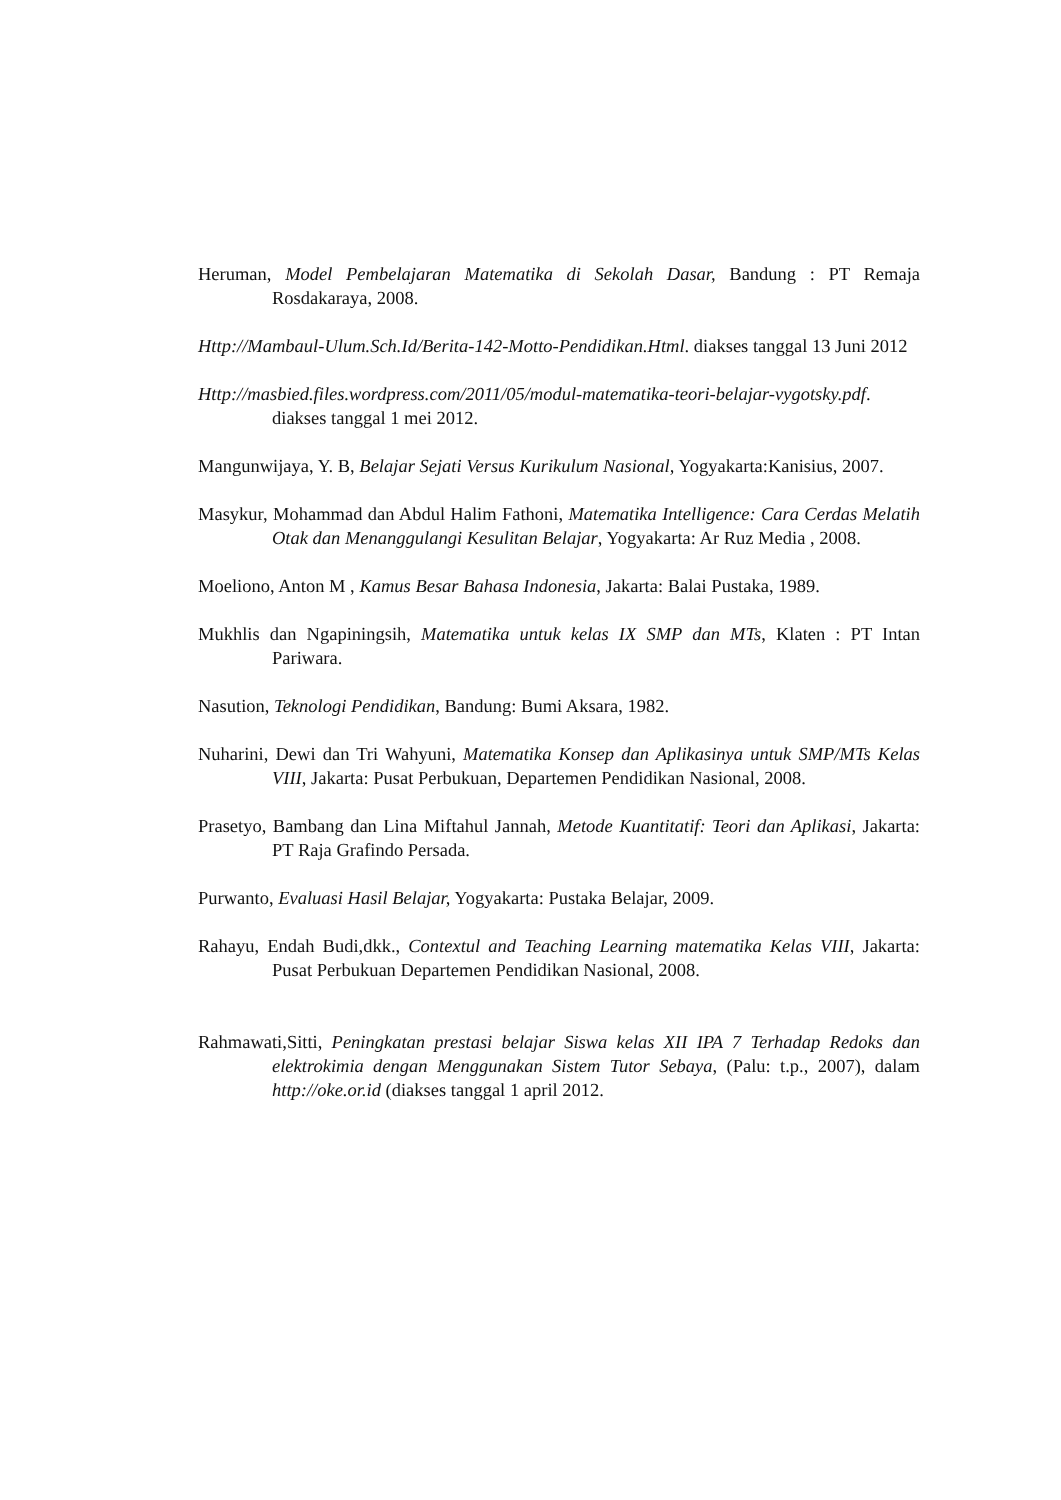Heruman, Model Pembelajaran Matematika di Sekolah Dasar, Bandung : PT Remaja Rosdakaraya, 2008.
Http://Mambaul-Ulum.Sch.Id/Berita-142-Motto-Pendidikan.Html. diakses tanggal 13 Juni 2012
Http://masbied.files.wordpress.com/2011/05/modul-matematika-teori-belajar-vygotsky.pdf. diakses tanggal 1 mei 2012.
Mangunwijaya, Y. B, Belajar Sejati Versus Kurikulum Nasional, Yogyakarta:Kanisius, 2007.
Masykur, Mohammad dan Abdul Halim Fathoni, Matematika Intelligence: Cara Cerdas Melatih Otak dan Menanggulangi Kesulitan Belajar, Yogyakarta: Ar Ruz Media , 2008.
Moeliono, Anton M , Kamus Besar Bahasa Indonesia, Jakarta: Balai Pustaka, 1989.
Mukhlis dan Ngapiningsih, Matematika untuk kelas IX SMP dan MTs, Klaten : PT Intan Pariwara.
Nasution, Teknologi Pendidikan, Bandung: Bumi Aksara, 1982.
Nuharini, Dewi dan Tri Wahyuni, Matematika Konsep dan Aplikasinya untuk SMP/MTs Kelas VIII, Jakarta: Pusat Perbukuan, Departemen Pendidikan Nasional, 2008.
Prasetyo, Bambang dan Lina Miftahul Jannah, Metode Kuantitatif: Teori dan Aplikasi, Jakarta: PT Raja Grafindo Persada.
Purwanto, Evaluasi Hasil Belajar, Yogyakarta: Pustaka Belajar, 2009.
Rahayu, Endah Budi,dkk., Contextul and Teaching Learning matematika Kelas VIII, Jakarta: Pusat Perbukuan Departemen Pendidikan Nasional, 2008.
Rahmawati,Sitti, Peningkatan prestasi belajar Siswa kelas XII IPA 7 Terhadap Redoks dan elektrokimia dengan Menggunakan Sistem Tutor Sebaya, (Palu: t.p., 2007), dalam http://oke.or.id (diakses tanggal 1 april 2012.